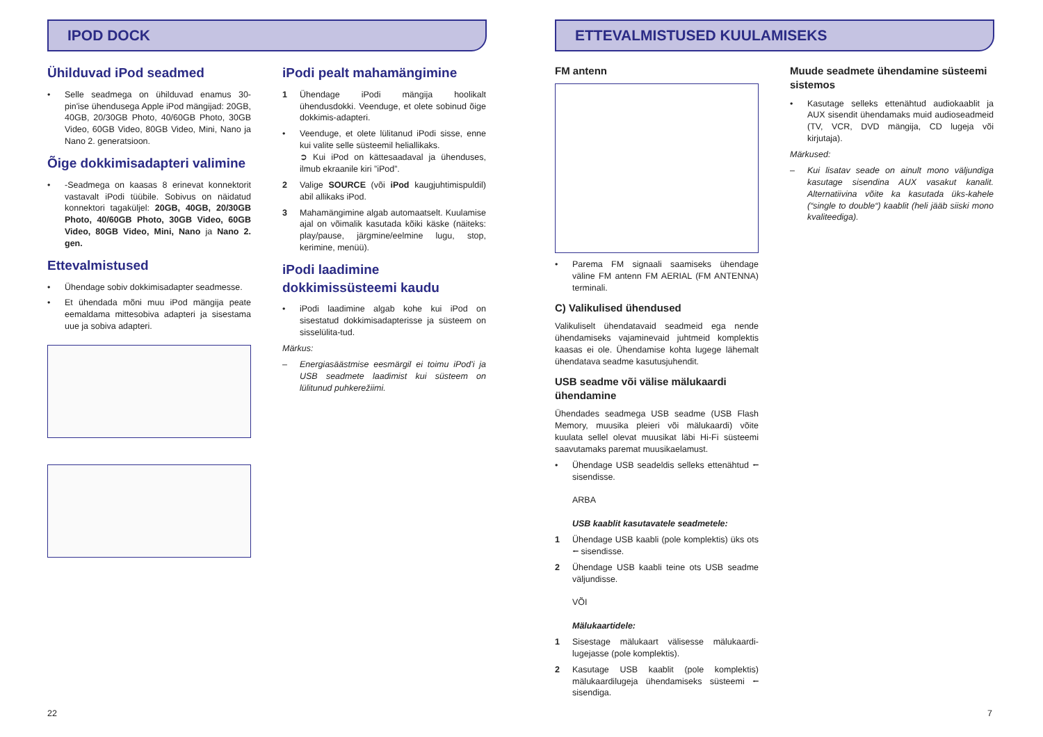IPOD DOCK
Ühilduvad iPod seadmed
• Selle seadmega on ühilduvad enamus 30-pin'ise ühendusega Apple iPod mängijad: 20GB, 40GB, 20/30GB Photo, 40/60GB Photo, 30GB Video, 60GB Video, 80GB Video, Mini, Nano ja Nano 2. generatsioon.
Õige dokkimisadapteri valimine
• -Seadmega on kaasas 8 erinevat konnektorit vastavalt iPodi tüübile. Sobivus on näidatud konnektori tagaküljel: 20GB, 40GB, 20/30GB Photo, 40/60GB Photo, 30GB Video, 60GB Video, 80GB Video, Mini, Nano ja Nano 2. gen.
Ettevalmistused
• Ühendage sobiv dokkimisadapter seadmesse.
• Et ühendada mõni muu iPod mängija peate eemaldama mittesobiva adapteri ja sisestama uue ja sobiva adapteri.
iPodi pealt mahamängimine
1 Ühendage iPodi mängija hoolikalt ühendusdokki. Veenduge, et olete sobinud õige dokkimis-adapteri.
• Veenduge, et olete lülitanud iPodi sisse, enne kui valite selle süsteemil heliallikaks.
➲ Kui iPod on kättesaadaval ja ühenduses, ilmub ekraanile kiri ”iPod”.
2 Valige SOURCE (või iPod kaugjuhtimispuldil) abil allikaks iPod.
3 Mahamängimine algab automaatselt. Kuulamise ajal on võimalik kasutada kõiki käske (näiteks: play/pause, järgmine/eelmine lugu, stop, kerimine, menüü).
iPodi laadimine dokkimissüsteemi kaudu
• iPodi laadimine algab kohe kui iPod on sisestatud dokkimisadapterisse ja süsteem on sisselülita-tud.
Märkus:
– Energiasäästmise eesmärgil ei toimu iPod'i ja USB seadmete laadimist kui süsteem on lülitunud puhkerežiimi.
22
ETTEVALMISTUSED KUULAMISEKS
FM antenn
• Parema FM signaali saamiseks ühendage väline FM antenn FM AERIAL (FM ANTENNA) terminali.
C) Valikulised ühendused
Valikuliselt ühendatavaid seadmeid ega nende ühendamiseks vajaminevaid juhtmeid komplektis kaasas ei ole. Ühendamise kohta lugege lähemalt ühendatava seadme kasutusjuhendit.
USB seadme või välise mälukaardi ühendamine
Ühendades seadmega USB seadme (USB Flash Memory, muusika pleieri või mälukaardi) võite kuulata sellel olevat muusikat läbi Hi-Fi süsteemi saavutamaks paremat muusikaelamust.
• Ühendage USB seadeldis selleks ettenähtud ⭠ sisendisse.
ARBA
USB kaablit kasutavatele seadmetele:
1 Ühendage USB kaabli (pole komplektis) üks ots ⭠ sisendisse.
2 Ühendage USB kaabli teine ots USB seadme väljundisse.
VÕI
Mälukaartidele:
1 Sisestage mälukaart välisesse mälukaardi-lugejasse (pole komplektis).
2 Kasutage USB kaablit (pole komplektis) mälukaardilugeja ühendamiseks süsteemi ⭠ sisendiga.
Muude seadmete ühendamine süsteemi sistemos
• Kasutage selleks ettenähtud audiokaablit ja AUX sisendit ühendamaks muid audioseadmeid (TV, VCR, DVD mängija, CD lugeja või kirjutaja).
Märkused:
– Kui lisatav seade on ainult mono väljundiga kasutage sisendina AUX vasakut kanalit. Alternatiivina võite ka kasutada üks-kahele (“single to double“) kaablit (heli jääb siiski mono kvaliteediga).
7